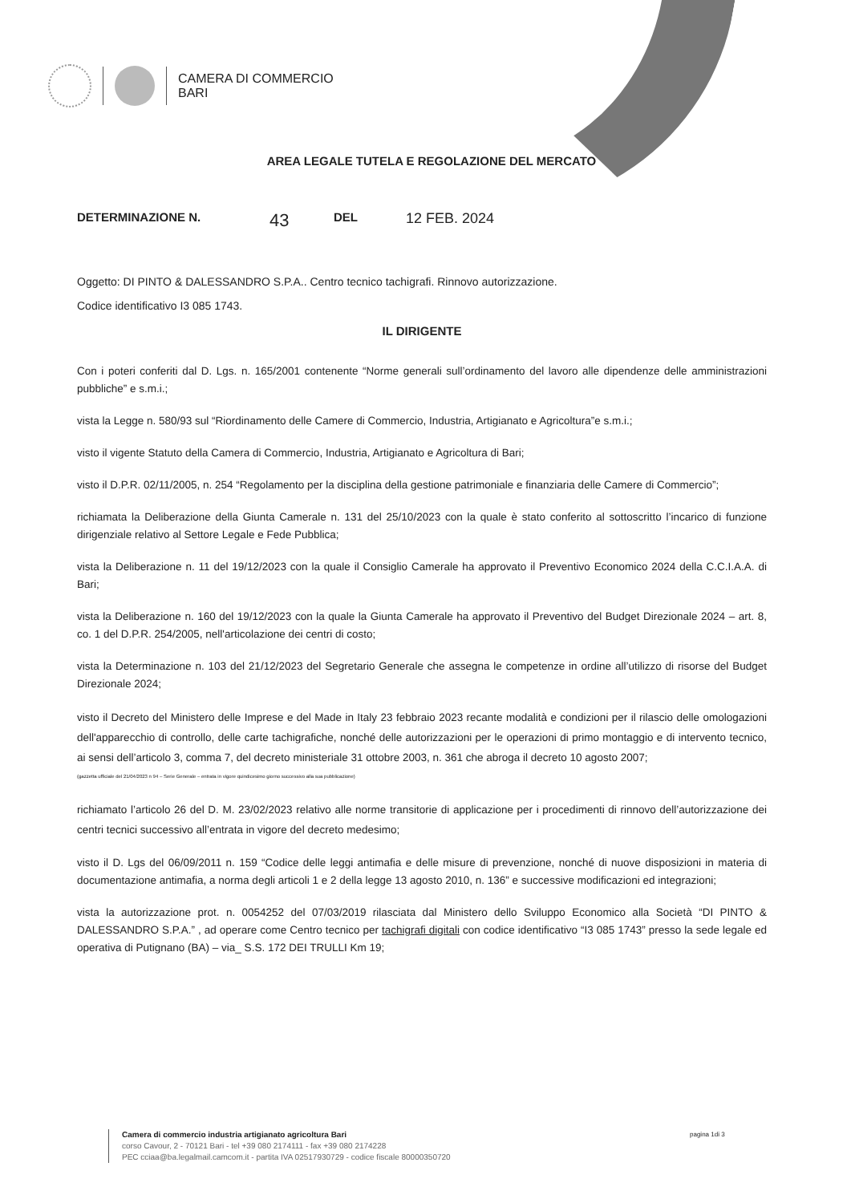CAMERA DI COMMERCIO
BARI
AREA LEGALE TUTELA E REGOLAZIONE DEL MERCATO
DETERMINAZIONE N. 43 DEL 12 FEB. 2024
Oggetto: DI PINTO & DALESSANDRO S.P.A.. Centro tecnico tachigrafi. Rinnovo autorizzazione.
Codice identificativo I3 085 1743.
IL DIRIGENTE
Con i poteri conferiti dal D. Lgs. n. 165/2001 contenente “Norme generali sull’ordinamento del lavoro alle dipendenze delle amministrazioni pubbliche” e s.m.i.;
vista la Legge n. 580/93 sul “Riordinamento delle Camere di Commercio, Industria, Artigianato e Agricoltura”e s.m.i.;
visto il vigente Statuto della Camera di Commercio, Industria, Artigianato e Agricoltura di Bari;
visto il D.P.R. 02/11/2005, n. 254 “Regolamento per la disciplina della gestione patrimoniale e finanziaria delle Camere di Commercio”;
richiamata la Deliberazione della Giunta Camerale n. 131 del 25/10/2023 con la quale è stato conferito al sottoscritto l’incarico di funzione dirigenziale relativo al Settore Legale e Fede Pubblica;
vista la Deliberazione n. 11 del 19/12/2023 con la quale il Consiglio Camerale ha approvato il Preventivo Economico 2024 della C.C.I.A.A. di Bari;
vista la Deliberazione n. 160 del 19/12/2023 con la quale la Giunta Camerale ha approvato il Preventivo del Budget Direzionale 2024 – art. 8, co. 1 del D.P.R. 254/2005, nell'articolazione dei centri di costo;
vista la Determinazione n. 103 del 21/12/2023 del Segretario Generale che assegna le competenze in ordine all’utilizzo di risorse del Budget Direzionale 2024;
visto il Decreto del Ministero delle Imprese e del Made in Italy 23 febbraio 2023 recante modalità e condizioni per il rilascio delle omologazioni dell'apparecchio di controllo, delle carte tachigrafiche, nonché delle autorizzazioni per le operazioni di primo montaggio e di intervento tecnico, ai sensi dell’articolo 3, comma 7, del decreto ministeriale 31 ottobre 2003, n. 361 che abroga il decreto 10 agosto 2007;
(gazzetta ufficiale del 21/04/2023 n 94 – Serie Generale – entrata in vigore quindicesimo giorno successivo alla sua pubblicazione)
richiamato l’articolo 26 del D. M. 23/02/2023 relativo alle norme transitorie di applicazione per i procedimenti di rinnovo dell’autorizzazione dei centri tecnici successivo all’entrata in vigore del decreto medesimo;
visto il D. Lgs del 06/09/2011 n. 159 “Codice delle leggi antimafia e delle misure di prevenzione, nonché di nuove disposizioni in materia di documentazione antimafia, a norma degli articoli 1 e 2 della legge 13 agosto 2010, n. 136” e successive modificazioni ed integrazioni;
vista la autorizzazione prot. n. 0054252 del 07/03/2019 rilasciata dal Ministero dello Sviluppo Economico alla Società “DI PINTO & DALESSANDRO S.P.A.” , ad operare come Centro tecnico per tachigrafi digitali con codice identificativo “I3 085 1743” presso la sede legale ed operativa di Putignano (BA) – via_ S.S. 172 DEI TRULLI Km 19;
Camera di commercio industria artigianato agricoltura Bari
corso Cavour, 2 - 70121 Bari - tel +39 080 2174111 - fax +39 080 2174228
PEC cciaa@ba.legalmail.camcom.it - partita IVA 02517930729 - codice fiscale 80000350720
pagina 1di 3